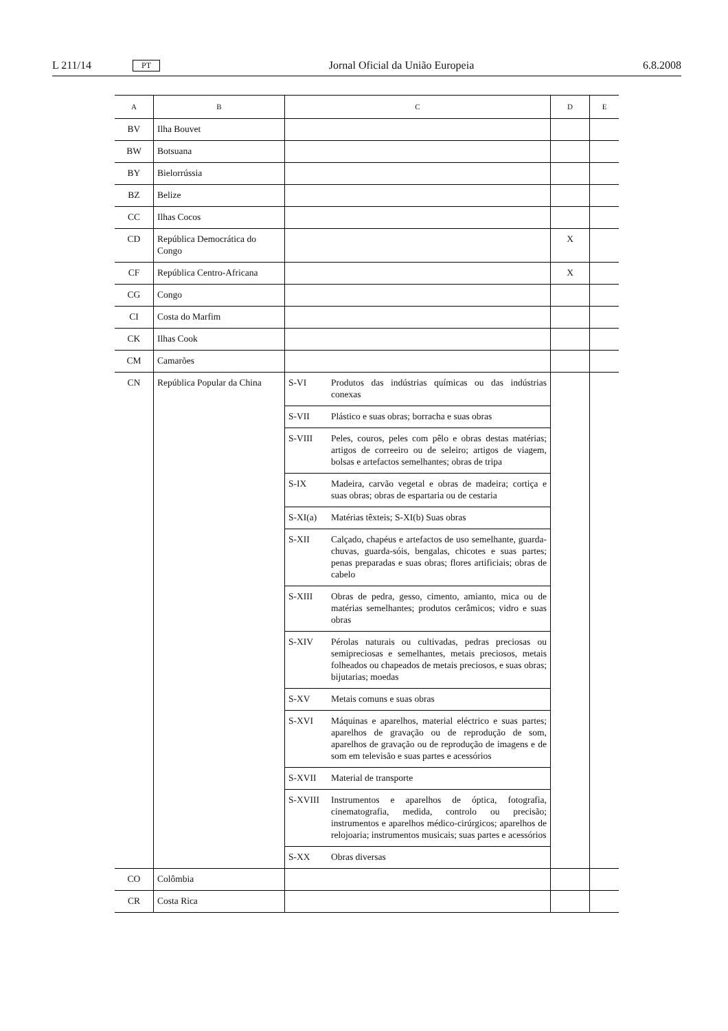L 211/14 PT Jornal Oficial da União Europeia 6.8.2008
| A | B | C | | D | E |
| --- | --- | --- | --- | --- | --- |
| BV | Ilha Bouvet | | | | |
| BW | Botsuana | | | | |
| BY | Bielorrússia | | | | |
| BZ | Belize | | | | |
| CC | Ilhas Cocos | | | | |
| CD | República Democrática do Congo | | | X | |
| CF | República Centro-Africana | | | X | |
| CG | Congo | | | | |
| CI | Costa do Marfim | | | | |
| CK | Ilhas Cook | | | | |
| CM | Camarões | | | | |
| CN | República Popular da China | S-VI | Produtos das indústrias químicas ou das indústrias conexas | | |
| | | S-VII | Plástico e suas obras; borracha e suas obras | | |
| | | S-VIII | Peles, couros, peles com pêlo e obras destas matérias; artigos de correeiro ou de seleiro; artigos de viagem, bolsas e artefactos semelhantes; obras de tripa | | |
| | | S-IX | Madeira, carvão vegetal e obras de madeira; cortiça e suas obras; obras de espartaria ou de cestaria | | |
| | | S-XI(a) | Matérias têxteis; S-XI(b) Suas obras | | |
| | | S-XII | Calçado, chapéus e artefactos de uso semelhante, guarda-chuvas, guarda-sóis, bengalas, chicotes e suas partes; penas preparadas e suas obras; flores artificiais; obras de cabelo | | |
| | | S-XIII | Obras de pedra, gesso, cimento, amianto, mica ou de matérias semelhantes; produtos cerâmicos; vidro e suas obras | | |
| | | S-XIV | Pérolas naturais ou cultivadas, pedras preciosas ou semipreciosas e semelhantes, metais preciosos, metais folheados ou chapeados de metais preciosos, e suas obras; bijutarias; moedas | | |
| | | S-XV | Metais comuns e suas obras | | |
| | | S-XVI | Máquinas e aparelhos, material eléctrico e suas partes; aparelhos de gravação ou de reprodução de som, aparelhos de gravação ou de reprodução de imagens e de som em televisão e suas partes e acessórios | | |
| | | S-XVII | Material de transporte | | |
| | | S-XVIII | Instrumentos e aparelhos de óptica, fotografia, cinematografia, medida, controlo ou precisão; instrumentos e aparelhos médico-cirúrgicos; aparelhos de relojoaria; instrumentos musicais; suas partes e acessórios | | |
| | | S-XX | Obras diversas | | |
| CO | Colômbia | | | | |
| CR | Costa Rica | | | | |